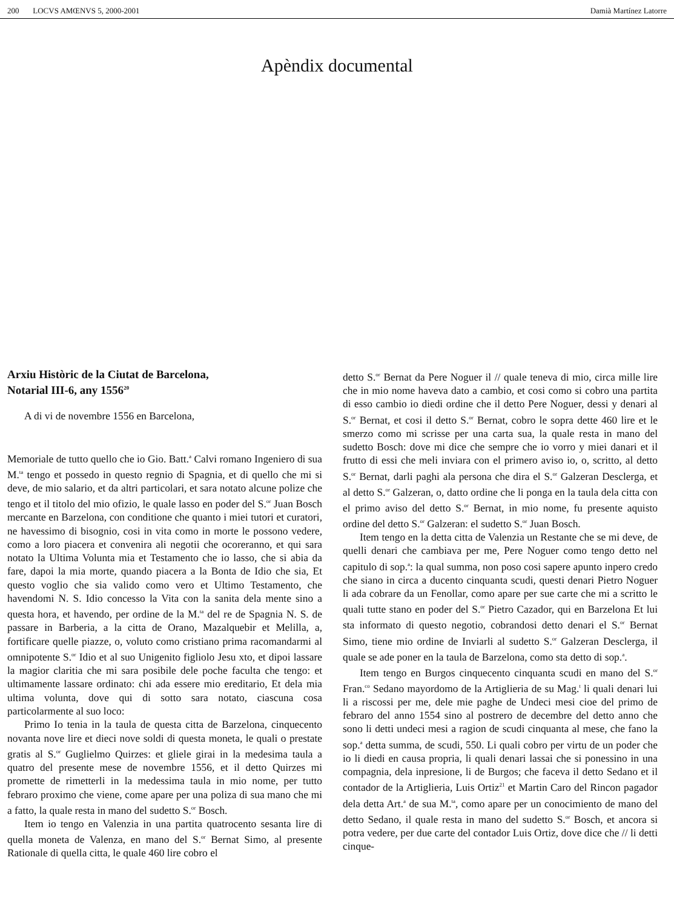200 LOCVS AMŒNVS 5, 2000-2001 Damià Martínez Latorre
Apèndix documental
Arxiu Històric de la Ciutat de Barcelona,
Notarial III-6, any 1556<sup>20</sup>
A di vi de novembre 1556 en Barcelona,
Memoriale de tutto quello che io Gio. Batt.<sup>a</sup> Calvi romano Ingeniero di sua M.<sup>ta</sup> tengo et possedo in questo regnio di Spagnia, et di quello che mi si deve, de mio salario, et da altri particolari, et sara notato alcune polize che tengo et il titolo del mio ofizio, le quale lasso en poder del S.<sup>or</sup> Juan Bosch mercante en Barzelona, con conditione che quanto i miei tutori et curatori, ne havessimo di bisognio, cosi in vita como in morte le possono vedere, como a loro piacera et convenira ali negotii che ocoreranno, et qui sara notato la Ultima Volunta mia et Testamento che io lasso, che si abia da fare, dapoi la mia morte, quando piacera a la Bonta de Idio che sia, Et questo voglio che sia valido como vero et Ultimo Testamento, che havendomi N. S. Idio concesso la Vita con la sanita dela mente sino a questa hora, et havendo, per ordine de la M.<sup>ta</sup> del re de Spagnia N. S. de passare in Barberia, a la citta de Orano, Mazalquebir et Melilla, a, fortificare quelle piazze, o, voluto como cristiano prima racomandarmi al omnipotente S.<sup>or</sup> Idio et al suo Unigenito figliolo Jesu xto, et dipoi lassare la magior claritia che mi sara posibile dele poche faculta che tengo: et ultimamente lassare ordinato: chi ada essere mio ereditario, Et dela mia ultima volunta, dove qui di sotto sara notato, ciascuna cosa particolarmente al suo loco:
Primo Io tenia in la taula de questa citta de Barzelona, cinquecento novanta nove lire et dieci nove soldi di questa moneta, le quali o prestate gratis al S.<sup>or</sup> Guglielmo Quirzes: et gliele girai in la medesima taula a quatro del presente mese de novembre 1556, et il detto Quirzes mi promette de rimetterli in la medessima taula in mio nome, per tutto febraro proximo che viene, come apare per una poliza di sua mano che mi a fatto, la quale resta in mano del sudetto S.<sup>or</sup> Bosch.
Item io tengo en Valenzia in una partita quatrocento sesanta lire di quella moneta de Valenza, en mano del S.<sup>or</sup> Bernat Simo, al presente Rationale di quella citta, le quale 460 lire cobro el
detto S.<sup>or</sup> Bernat da Pere Noguer il // quale teneva di mio, circa mille lire che in mio nome haveva dato a cambio, et cosi como si cobro una partita di esso cambio io diedi ordine che il detto Pere Noguer, dessi y denari al S.<sup>or</sup> Bernat, et cosi il detto S.<sup>or</sup> Bernat, cobro le sopra dette 460 lire et le smerzo como mi scrisse per una carta sua, la quale resta in mano del sudetto Bosch: dove mi dice che sempre che io vorro y miei danari et il frutto di essi che meli inviara con el primero aviso io, o, scritto, al detto S.<sup>or</sup> Bernat, darli paghi ala persona che dira el S.<sup>or</sup> Galzeran Desclerga, et al detto S.<sup>or</sup> Galzeran, o, datto ordine che li ponga en la taula dela citta con el primo aviso del detto S.<sup>or</sup> Bernat, in mio nome, fu presente aquisto ordine del detto S.<sup>or</sup> Galzeran: el sudetto S.<sup>or</sup> Juan Bosch.
Item tengo en la detta citta de Valenzia un Restante che se mi deve, de quelli denari che cambiava per me, Pere Noguer como tengo detto nel capitulo di sop.<sup>a</sup>: la qual summa, non poso cosi sapere apunto inpero credo che siano in circa a ducento cinquanta scudi, questi denari Pietro Noguer li ada cobrare da un Fenollar, como apare per sue carte che mi a scritto le quali tutte stano en poder del S.<sup>or</sup> Pietro Cazador, qui en Barzelona Et lui sta informato di questo negotio, cobrandosi detto denari el S.<sup>or</sup> Bernat Simo, tiene mio ordine de Inviarli al sudetto S.<sup>or</sup> Galzeran Desclerga, il quale se ade poner en la taula de Barzelona, como sta detto di sop.<sup>a</sup>.
Item tengo en Burgos cinquecento cinquanta scudi en mano del S.<sup>or</sup> Fran.<sup>co</sup> Sedano mayordomo de la Artiglieria de su Mag.<sup>t</sup> li quali denari lui li a riscossi per me, dele mie paghe de Undeci mesi cioe del primo de febraro del anno 1554 sino al postrero de decembre del detto anno che sono li detti undeci mesi a ragion de scudi cinquanta al mese, che fano la sop.<sup>a</sup> detta summa, de scudi, 550. Li quali cobro per virtu de un poder che io li diedi en causa propria, li quali denari lassai che si ponessino in una compagnia, dela inpresione, li de Burgos; che faceva il detto Sedano et il contador de la Artiglieria, Luis Ortiz<sup>21</sup> et Martin Caro del Rincon pagador dela detta Art.<sup>a</sup> de sua M.<sup>ta</sup>, como apare per un conocimiento de mano del detto Sedano, il quale resta in mano del sudetto S.<sup>or</sup> Bosch, et ancora si potra vedere, per due carte del contador Luis Ortiz, dove dice che // li detti cinque-